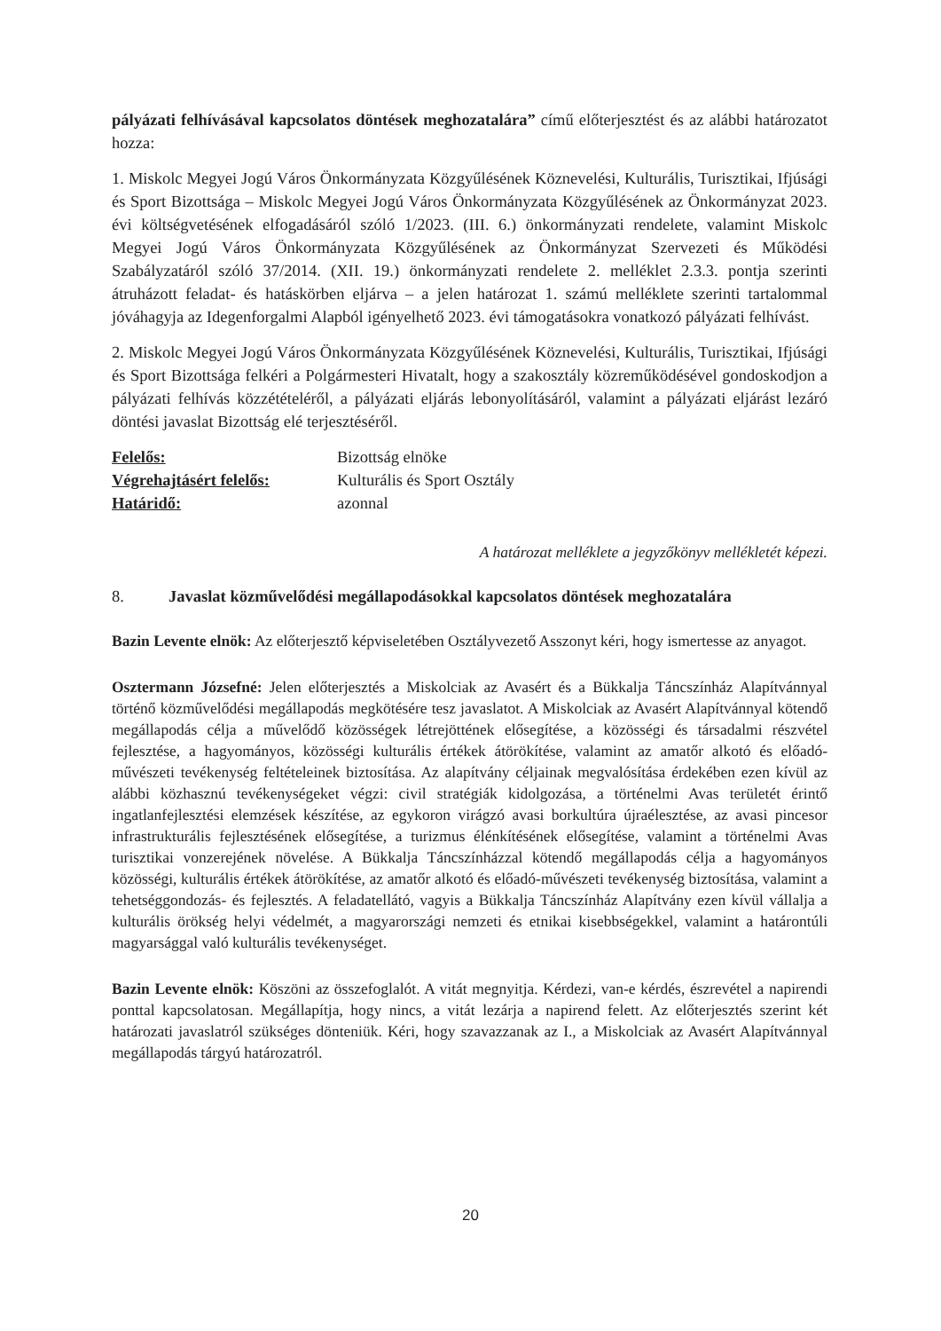pályázati felhívásával kapcsolatos döntések meghozatalára” című előterjesztést és az alábbi határozatot hozza:
1. Miskolc Megyei Jogú Város Önkormányzata Közgyűlésének Köznevelési, Kulturális, Turisztikai, Ifjúsági és Sport Bizottsága – Miskolc Megyei Jogú Város Önkormányzata Közgyűlésének az Önkormányzat 2023. évi költségvetésének elfogadásáról szóló 1/2023. (III. 6.) önkormányzati rendelete, valamint Miskolc Megyei Jogú Város Önkormányzata Közgyűlésének az Önkormányzat Szervezeti és Működési Szabályzatáról szóló 37/2014. (XII. 19.) önkormányzati rendelete 2. melléklet 2.3.3. pontja szerinti átruházott feladat- és hatáskörben eljárva – a jelen határozat 1. számú melléklete szerinti tartalommal jóváhagyja az Idegenforgalmi Alapból igényelhető 2023. évi támogatásokra vonatkozó pályázati felhívást.
2. Miskolc Megyei Jogú Város Önkormányzata Közgyűlésének Köznevelési, Kulturális, Turisztikai, Ifjúsági és Sport Bizottsága felkéri a Polgármesteri Hivatalt, hogy a szakosztály közreműködésével gondoskodjon a pályázati felhívás közzétételéről, a pályázati eljárás lebonyolításáról, valamint a pályázati eljárást lezáró döntési javaslat Bizottság elé terjesztéséről.
Felelős: Bizottság elnöke Végrehajtásért felelős: Kulturális és Sport Osztály Határidő: azonnal
A határozat melléklete a jegyzőkönyv mellékletét képezi.
8. Javaslat közművelődési megállapodásokkal kapcsolatos döntések meghozatalára
Bazin Levente elnök: Az előterjesztő képviseletében Osztályvezető Asszonyt kéri, hogy ismertesse az anyagot.
Osztermann Józsefné: Jelen előterjesztés a Miskolciak az Avasért és a Bükkalja Táncszínház Alapítvánnyal történő közművelődési megállapodás megkötésére tesz javaslatot. A Miskolciak az Avasért Alapítvánnyal kötendő megállapodás célja a művelődő közösségek létrejöttének elősegítése, a közösségi és társadalmi részvétel fejlesztése, a hagyományos, közösségi kulturális értékek átörökítése, valamint az amatőr alkotó és előadó-művészeti tevékenység feltételeinek biztosítása. Az alapítvány céljainak megvalósítása érdekében ezen kívül az alábbi közhasznú tevékenységeket végzi: civil stratégiák kidolgozása, a történelmi Avas területét érintő ingatlanfejlesztési elemzések készítése, az egykoron virágzó avasi borkultúra újraélesztése, az avasi pincesor infrastrukturális fejlesztésének elősegítése, a turizmus élénkítésének elősegítése, valamint a történelmi Avas turisztikai vonzerejének növelése. A Bükkalja Táncszínházzal kötendő megállapodás célja a hagyományos közösségi, kulturális értékek átörökítése, az amatőr alkotó és előadó-művészeti tevékenység biztosítása, valamint a tehetséggondozás- és fejlesztés. A feladatellátó, vagyis a Bükkalja Táncszínház Alapítvány ezen kívül vállalja a kulturális örökség helyi védelmét, a magyarországi nemzeti és etnikai kisebbségekkel, valamint a határontúli magyarsággal való kulturális tevékenységet.
Bazin Levente elnök: Köszöni az összefoglalót. A vitát megnyitja. Kérdezi, van-e kérdés, észrevétel a napirendi ponttal kapcsolatosan. Megállapítja, hogy nincs, a vitát lezárja a napirend felett. Az előterjesztés szerint két határozati javaslatról szükséges dönteniük. Kéri, hogy szavazzanak az I., a Miskolciak az Avasért Alapítvánnyal megállapodás tárgyú határozatról.
20